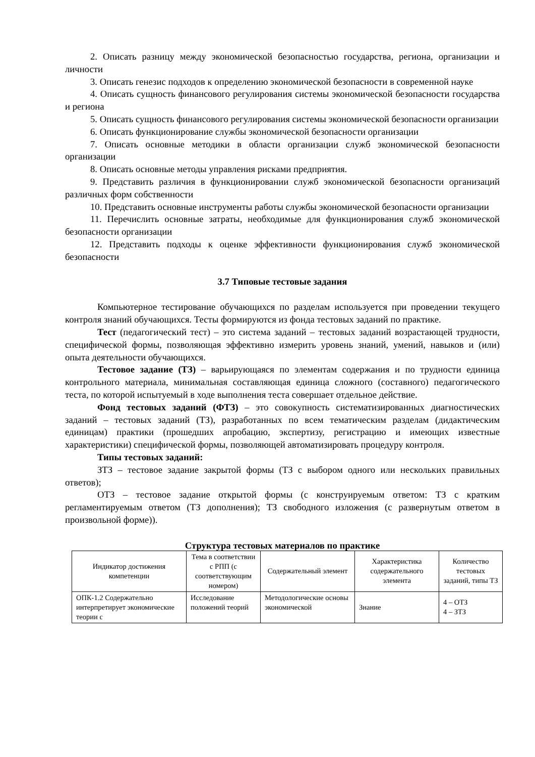2. Описать разницу между экономической безопасностью государства, региона, организации и личности
3. Описать генезис подходов к определению экономической безопасности в современной науке
4. Описать сущность финансового регулирования системы экономической безопасности государства и региона
5. Описать сущность финансового регулирования системы экономической безопасности организации
6. Описать функционирование службы экономической безопасности организации
7. Описать основные методики в области организации служб экономической безопасности организации
8. Описать основные методы управления рисками предприятия.
9. Представить различия в функционировании служб экономической безопасности организаций различных форм собственности
10. Представить основные инструменты работы службы экономической безопасности организации
11. Перечислить основные затраты, необходимые для функционирования служб экономической безопасности организации
12. Представить подходы к оценке эффективности функционирования служб экономической безопасности
3.7 Типовые тестовые задания
Компьютерное тестирование обучающихся по разделам используется при проведении текущего контроля знаний обучающихся. Тесты формируются из фонда тестовых заданий по практике.
Тест (педагогический тест) – это система заданий – тестовых заданий возрастающей трудности, специфической формы, позволяющая эффективно измерить уровень знаний, умений, навыков и (или) опыта деятельности обучающихся.
Тестовое задание (ТЗ) – варьирующаяся по элементам содержания и по трудности единица контрольного материала, минимальная составляющая единица сложного (составного) педагогического теста, по которой испытуемый в ходе выполнения теста совершает отдельное действие.
Фонд тестовых заданий (ФТЗ) – это совокупность систематизированных диагностических заданий – тестовых заданий (ТЗ), разработанных по всем тематическим разделам (дидактическим единицам) практики (прошедших апробацию, экспертизу, регистрацию и имеющих известные характеристики) специфической формы, позволяющей автоматизировать процедуру контроля.
Типы тестовых заданий:
ЗТЗ – тестовое задание закрытой формы (ТЗ с выбором одного или нескольких правильных ответов);
ОТЗ – тестовое задание открытой формы (с конструируемым ответом: ТЗ с кратким регламентируемым ответом (ТЗ дополнения); ТЗ свободного изложения (с развернутым ответом в произвольной форме)).
Структура тестовых материалов по практике
| Индикатор достижения компетенции | Тема в соответствии с РПП (с соответствующим номером) | Содержательный элемент | Характеристика содержательного элемента | Количество тестовых заданий, типы ТЗ |
| --- | --- | --- | --- | --- |
| ОПК-1.2 Содержательно интерпретирует экономические теории с | Исследование положений теорий | Методологические основы экономической | Знание | 4 – ОТЗ 4 – ЗТЗ |